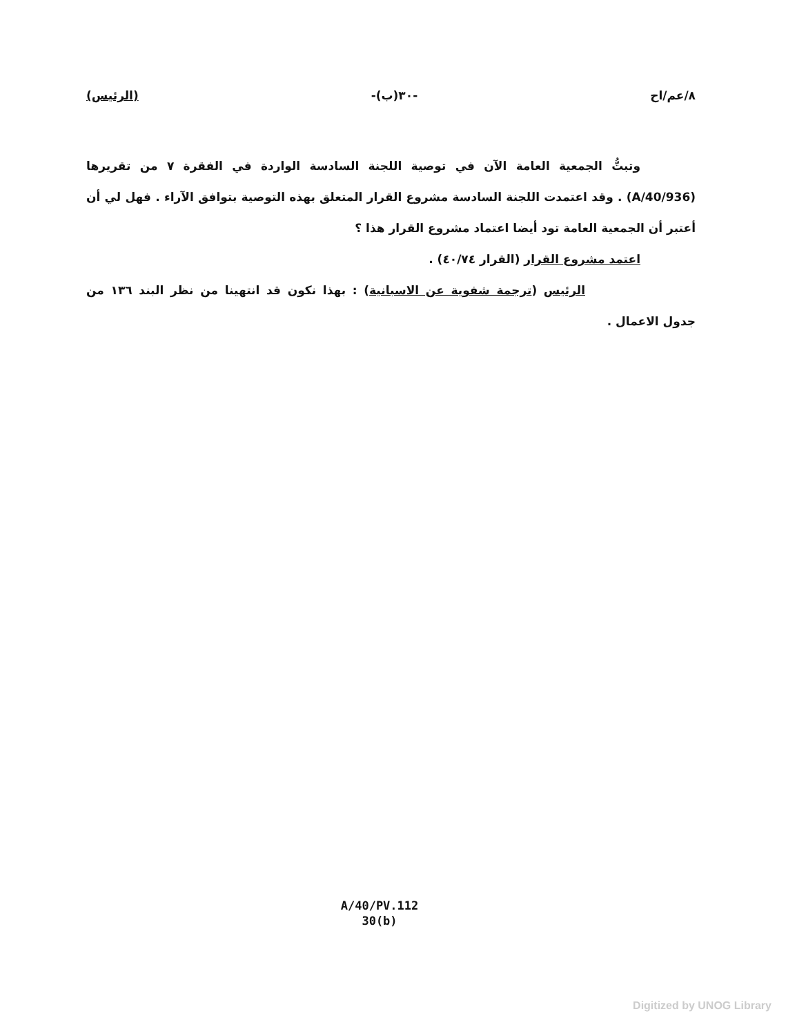(الرئيس) -٣٠(ب)- ٨/عم/اح
وتبتُّ الجمعية العامة الآن في توصية اللجنة السادسة الواردة في الفقرة ٧ من تقريرها (A/40/936) . وقد اعتمدت اللجنة السادسة مشروع القرار المتعلق بهذه التوصية بتوافق الآراء . فهل لي أن أعتبر أن الجمعية العامة تود أيضا اعتماد مشروع القرار هذا ؟
اعتمد مشروع القرار (القرار ٤٠/٧٤) .
الرئيس (ترجمة شفوية عن الاسبانية) : بهذا نكون قد انتهينا من نظر البند ١٣٦ من جدول الاعمال .
A/40/PV.112
30(b)
Digitized by UNOG Library